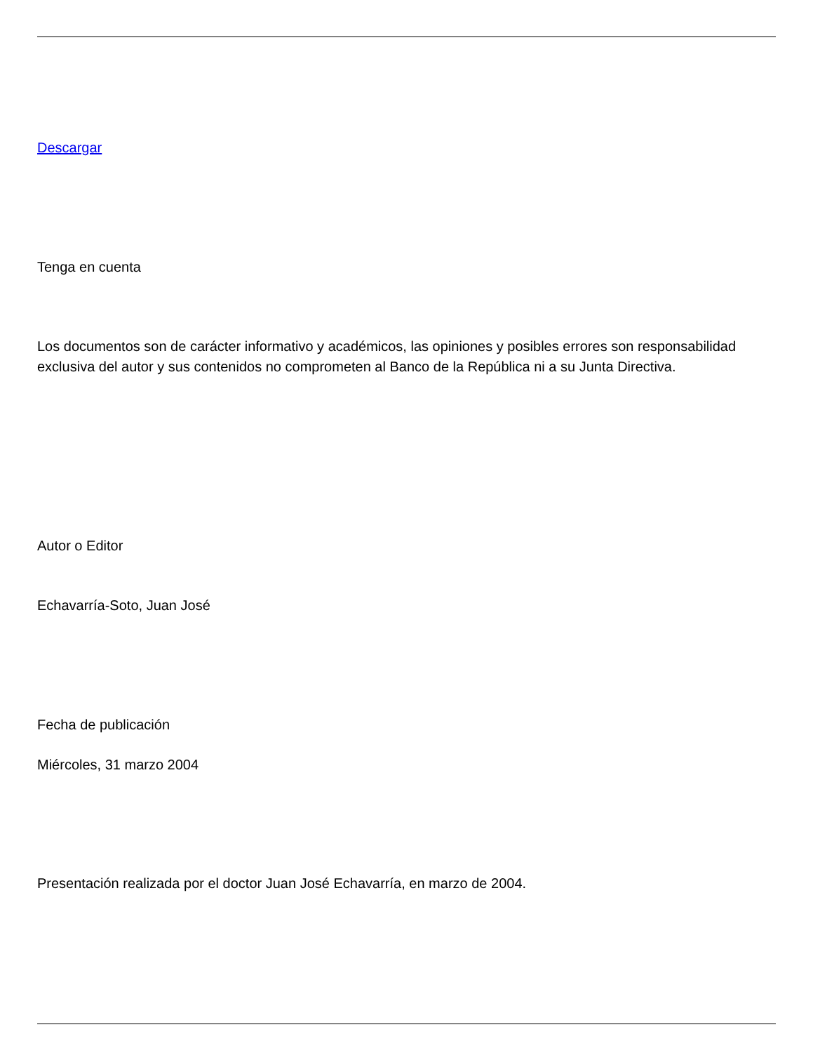Descargar
Tenga en cuenta
Los documentos son de carácter informativo y académicos, las opiniones y posibles errores son responsabilidad exclusiva del autor y sus contenidos no comprometen al Banco de la República ni a su Junta Directiva.
Autor o Editor
Echavarría-Soto, Juan José
Fecha de publicación
Miércoles, 31 marzo 2004
Presentación realizada por el doctor Juan José Echavarría, en marzo de 2004.